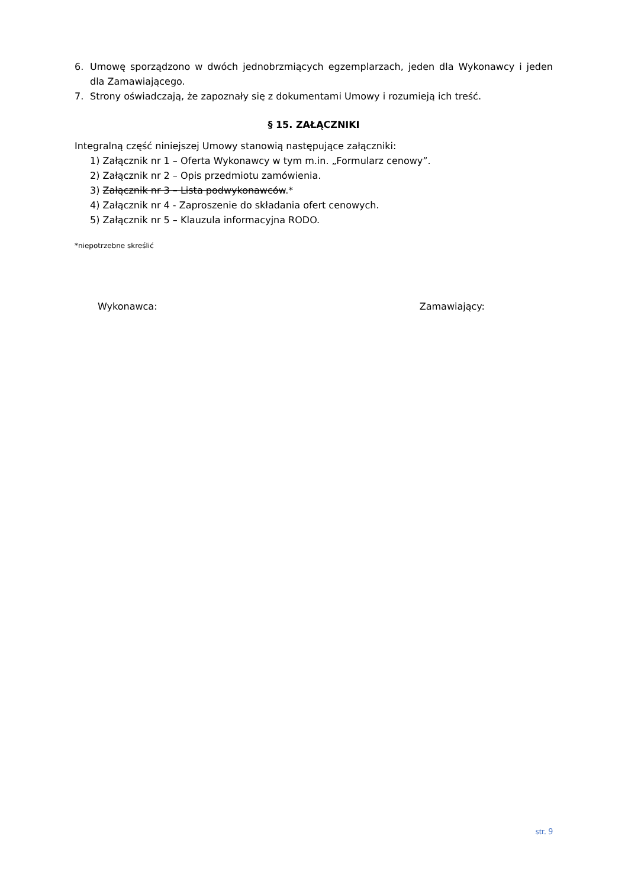6. Umowę sporządzono w dwóch jednobrzmiących egzemplarzach, jeden dla Wykonawcy i jeden dla Zamawiającego.
7. Strony oświadczają, że zapoznały się z dokumentami Umowy i rozumieją ich treść.
§ 15. ZAŁĄCZNIKI
Integralną część niniejszej Umowy stanowią następujące załączniki:
1) Załącznik nr 1 – Oferta Wykonawcy w tym m.in. „Formularz cenowy”.
2) Załącznik nr 2 – Opis przedmiotu zamówienia.
3) Załącznik nr 3 – Lista podwykonawców.*
4) Załącznik nr 4 - Zaproszenie do składania ofert cenowych.
5) Załącznik nr 5 – Klauzula informacyjna RODO.
*niepotrzebne skreślić
Wykonawca: Zamawiający:
str. 9